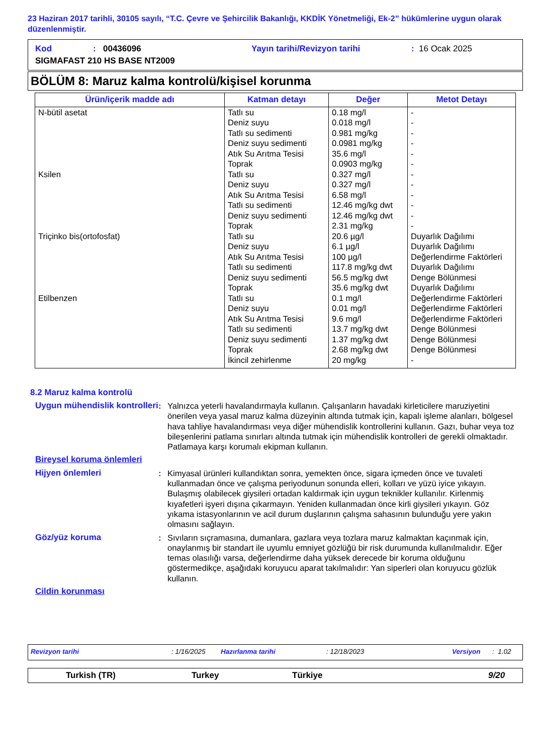23 Haziran 2017 tarihli, 30105 sayılı, “T.C. Çevre ve Şehircilik Bakanlığı, KKDİK Yönetmeliği, Ek-2” hükümlerine uygun olarak düzenlenmiştir.
Kod: 00436096 Yayın tarihi/Revizyon tarihi: 16 Ocak 2025
SIGMAFAST 210 HS BASE NT2009
BÖLÜM 8: Maruz kalma kontrolü/kişisel korunma
| Ürün/içerik madde adı | Katman detayı | Değer | Metot Detayı |
| --- | --- | --- | --- |
| N-bütil asetat Ksilen Triçinko bis(ortofosfat) Etilbenzen | Tatlı su Deniz suyu Tatlı su sedimenti Deniz suyu sedimenti Atık Su Arıtma Tesisi Toprak Tatlı su Deniz suyu Atık Su Arıtma Tesisi Tatlı su sedimenti Deniz suyu sedimenti Toprak Tatlı su Deniz suyu Atık Su Arıtma Tesisi Tatlı su sedimenti Deniz suyu sedimenti Toprak Tatlı su Deniz suyu Atık Su Arıtma Tesisi Tatlı su sedimenti Deniz suyu sedimenti Toprak İkincil zehirlenme | 0.18 mg/l 0.018 mg/l 0.981 mg/kg 0.0981 mg/kg 35.6 mg/l 0.0903 mg/kg 0.327 mg/l 0.327 mg/l 6.58 mg/l 12.46 mg/kg dwt 12.46 mg/kg dwt 2.31 mg/kg 20.6 µg/l 6.1 µg/l 100 µg/l 117.8 mg/kg dwt 56.5 mg/kg dwt 35.6 mg/kg dwt 0.1 mg/l 0.01 mg/l 9.6 mg/l 13.7 mg/kg dwt 1.37 mg/kg dwt 2.68 mg/kg dwt 20 mg/kg | - - - - - - - - - - - - Duyarlık Dağılımı Duyarlık Dağılımı Değerlendirme Faktörleri Duyarlık Dağılımı Denge Bölünmesi Duyarlık Dağılımı Değerlendirme Faktörleri Değerlendirme Faktörleri Değerlendirme Faktörleri Denge Bölünmesi Denge Bölünmesi Denge Bölünmesi - |
8.2 Maruz kalma kontrolü
Uygun mühendislik kontrolleri
: Yalnızca yeterli havalandırmayla kullanın. Çalışanların havadaki kirleticilere maruziyetini önerilen veya yasal maruz kalma düzeyinin altında tutmak için, kapalı işleme alanları, bölgesel hava tahliye havalandırması veya diğer mühendislik kontrollerini kullanın. Gazı, buhar veya toz bileşenlerini patlama sınırları altında tutmak için mühendislik kontrolleri de gerekli olmaktadır. Patlamaya karşı korumalı ekipman kullanın.
Bireysel koruma önlemleri
Hijyen önlemleri : Kimyasal ürünleri kullandıktan sonra, yemekten önce, sigara içmeden önce ve tuvaleti kullanmadan önce ve çalışma periyodunun sonunda elleri, kolları ve yüzü iyice yıkayın. Bulaşmış olabilecek giysileri ortadan kaldırmak için uygun teknikler kullanılır. Kirlenmiş kıyafetleri işyeri dışına çıkarmayın. Yeniden kullanmadan önce kirli giysileri yıkayın. Göz yıkama istasyonlarının ve acil durum duşlarının çalışma sahasının bulunduğu yere yakın olmasını sağlayın.
Göz/yüz koruma : Sıvıların sıçramasına, dumanlara, gazlara veya tozlara maruz kalmaktan kaçınmak için, onaylanmış bir standart ile uyumlu emniyet gözlüğü bir risk durumunda kullanılmalıdır. Eğer temas olasılığı varsa, değerlendirme daha yüksek derecede bir koruma olduğunu göstermedikçe, aşağıdaki koruyucu aparat takılmalıdır: Yan siperleri olan koruyucu gözlük kullanın.
Cildin korunması
Revizyon tarihi: 1/16/2025 Hazırlanma tarihi: 12/18/2023 Versiyon: 1.02
Turkish (TR) Turkey Türkiye 9/20